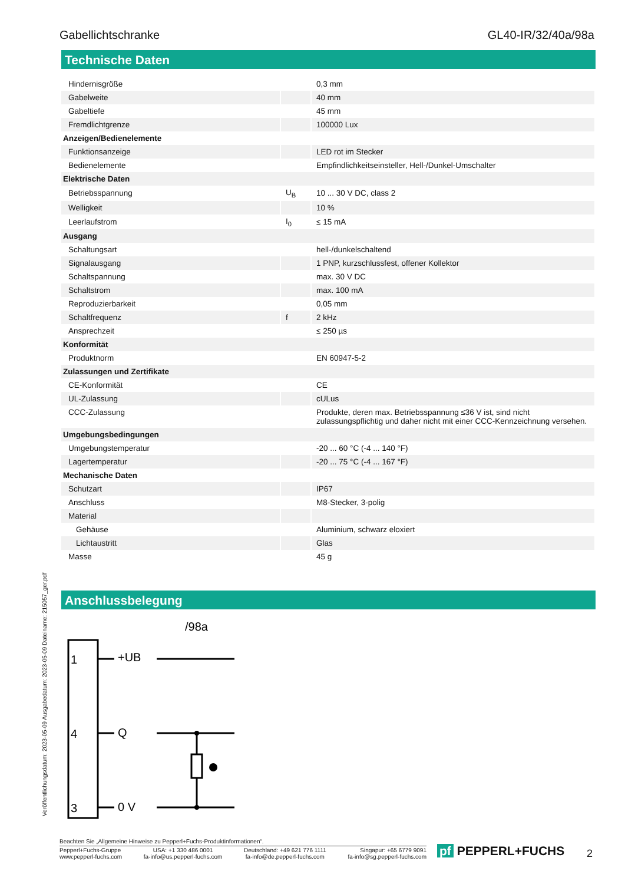Gabellichtschranke GL40-IR/32/40a/98a
Technische Daten
| Hindernisgröße | | 0,3 mm |
| Gabelweite | | 40 mm |
| Gabeltiefe | | 45 mm |
| Fremdlichtgrenze | | 100000 Lux |
| Anzeigen/Bedienelemente | | |
| Funktionsanzeige | | LED rot im Stecker |
| Bedienelemente | | Empfindlichkeitseinsteller, Hell-/Dunkel-Umschalter |
| Elektrische Daten | | |
| Betriebsspannung | U<sub>B</sub> | 10 ... 30 V DC, class 2 |
| Welligkeit | | 10 % |
| Leerlaufstrom | I<sub>0</sub> | ≤ 15 mA |
| Ausgang | | |
| Schaltungsart | | hell-/dunkelschaltend |
| Signalausgang | | 1 PNP, kurzschlussfest, offener Kollektor |
| Schaltspannung | | max. 30 V DC |
| Schaltstrom | | max. 100 mA |
| Reproduzierbarkeit | | 0,05 mm |
| Schaltfrequenz | f | 2 kHz |
| Ansprechzeit | | ≤ 250 µs |
| Konformität | | |
| Produktnorm | | EN 60947-5-2 |
| Zulassungen und Zertifikate | | |
| CE-Konformität | | CE |
| UL-Zulassung | | cULus |
| CCC-Zulassung | | Produkte, deren max. Betriebsspannung ≤36 V ist, sind nicht zulassungspflichtig und daher nicht mit einer CCC-Kennzeichnung versehen. |
| Umgebungsbedingungen | | |
| Umgebungstemperatur | | -20 ... 60 °C (-4 ... 140 °F) |
| Lagertemperatur | | -20 ... 75 °C (-4 ... 167 °F) |
| Mechanische Daten | | |
| Schutzart | | IP67 |
| Anschluss | | M8-Stecker, 3-polig |
| Material | | |
| Gehäuse | | Aluminium, schwarz eloxiert |
| Lichtaustritt | | Glas |
| Masse | | 45 g |
Anschlussbelegung
/98a
1
4
3
+UB
Q
0 V
Veröffentlichungsdatum: 2023-05-09 Ausgabedatum: 2023-05-09 Dateiname: 215057_ger.pdf
Beachten Sie „Allgemeine Hinweise zu Pepperl+Fuchs-Produktinformationen“.
Pepperl+Fuchs-Gruppe
www.pepperl-fuchs.com USA: +1 330 486 0001
fa-info@us.pepperl-fuchs.com Deutschland: +49 621 776 1111
fa-info@de.pepperl-fuchs.com Singapur: +65 6779 9091
fa-info@sg.pepperl-fuchs.com
pf PEPPERL+FUCHS 2